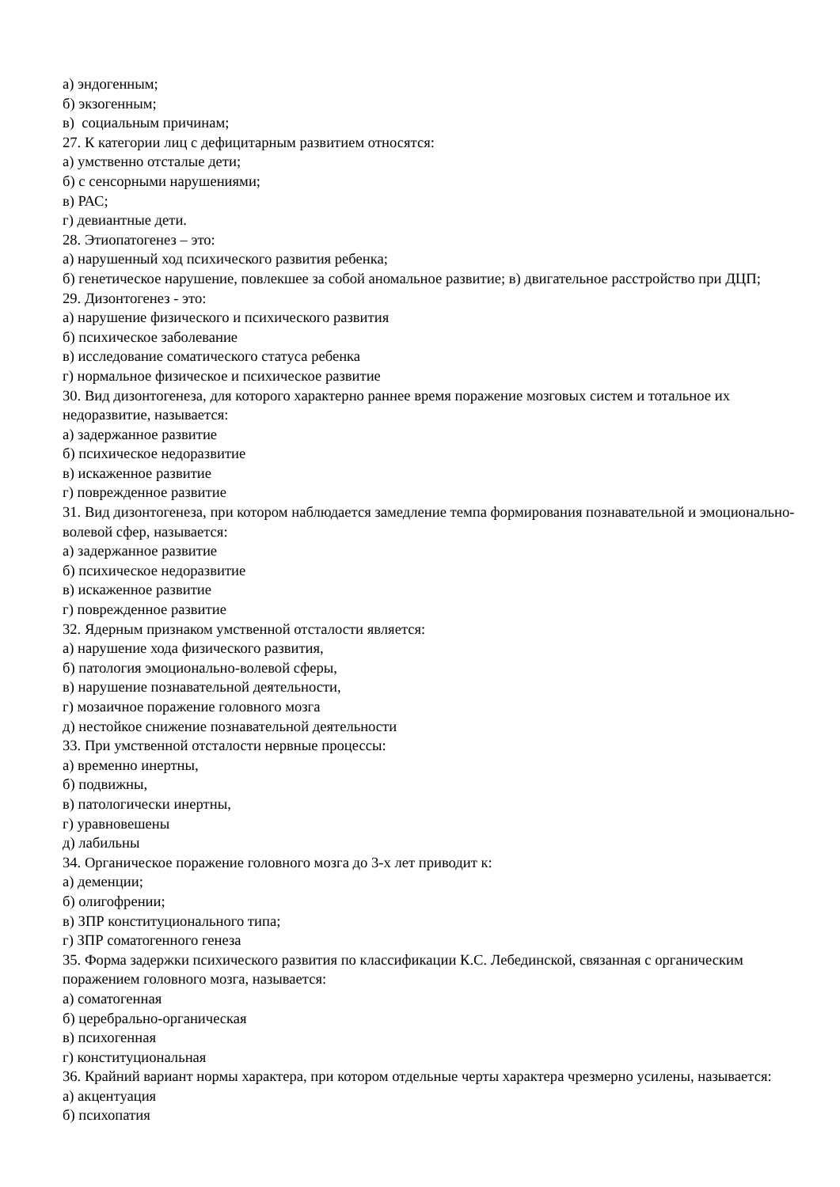а) эндогенным;
б) экзогенным;
в) социальным причинам;
27. К категории лиц с дефицитарным развитием относятся:
а) умственно отсталые дети;
б) с сенсорными нарушениями;
в) РАС;
г) девиантные дети.
28. Этиопатогенез – это:
а) нарушенный ход психического развития ребенка;
б) генетическое нарушение, повлекшее за собой аномальное развитие; в) двигательное расстройство при ДЦП;
29. Дизонтогенез - это:
а) нарушение физического и психического развития
б) психическое заболевание
в) исследование соматического статуса ребенка
г) нормальное физическое и психическое развитие
30. Вид дизонтогенеза, для которого характерно раннее время поражение мозговых систем и тотальное их недоразвитие, называется:
а) задержанное развитие
б) психическое недоразвитие
в) искаженное развитие
г) поврежденное развитие
31. Вид дизонтогенеза, при котором наблюдается замедление темпа формирования познавательной и эмоционально-волевой сфер, называется:
а) задержанное развитие
б) психическое недоразвитие
в) искаженное развитие
г) поврежденное развитие
32. Ядерным признаком умственной отсталости является:
а) нарушение хода физического развития,
б) патология эмоционально-волевой сферы,
в) нарушение познавательной деятельности,
г) мозаичное поражение головного мозга
д) нестойкое снижение познавательной деятельности
33. При умственной отсталости нервные процессы:
а) временно инертны,
б) подвижны,
в) патологически инертны,
г) уравновешены
д) лабильны
34. Органическое поражение головного мозга до 3-х лет приводит к:
а) деменции;
б) олигофрении;
в) ЗПР конституционального типа;
г) ЗПР соматогенного генеза
35. Форма задержки психического развития по классификации К.С. Лебединской, связанная с органическим поражением головного мозга, называется:
а) соматогенная
б) церебрально-органическая
в) психогенная
г) конституциональная
36. Крайний вариант нормы характера, при котором отдельные черты характера чрезмерно усилены, называется:
а) акцентуация
б) психопатия